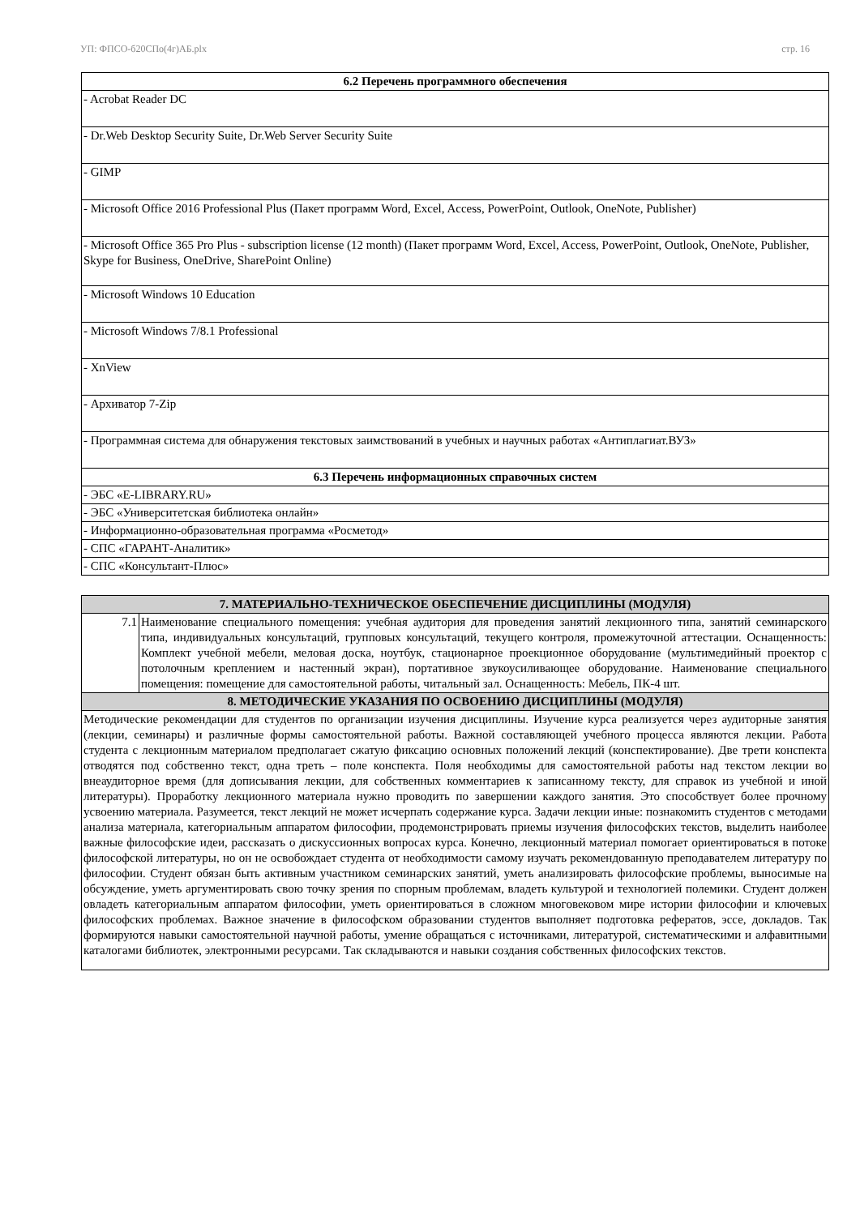УП: ФПСО-б20СПо(4г)АБ.plx стр. 16
| 6.2 Перечень программного обеспечения |
| - Acrobat Reader DC |
| - Dr.Web Desktop Security Suite, Dr.Web Server Security Suite |
| - GIMP |
| - Microsoft Office 2016 Professional Plus (Пакет программ Word, Excel, Access, PowerPoint, Outlook, OneNote, Publisher) |
| - Microsoft Office 365 Pro Plus - subscription license (12 month) (Пакет программ Word, Excel, Access, PowerPoint, Outlook, OneNote, Publisher, Skype for Business, OneDrive, SharePoint Online) |
| - Microsoft Windows 10 Education |
| - Microsoft Windows 7/8.1 Professional |
| - XnView |
| - Архиватор 7-Zip |
| - Программная система для обнаружения текстовых заимствований в учебных и научных работах «Антиплагиат.ВУЗ» |
| 6.3 Перечень информационных справочных систем |
| - ЭБС «E-LIBRARY.RU» |
| - ЭБС «Университетская библиотека онлайн» |
| - Информационно-образовательная программа «Росметод» |
| - СПС «ГАРАНТ-Аналитик» |
| - СПС «Консультант-Плюс» |
| 7. МАТЕРИАЛЬНО-ТЕХНИЧЕСКОЕ ОБЕСПЕЧЕНИЕ ДИСЦИПЛИНЫ (МОДУЛЯ) | |
| 7.1 | Наименование специального помещения: учебная аудитория для проведения занятий лекционного типа, занятий семинарского типа, индивидуальных консультаций, групповых консультаций, текущего контроля, промежуточной аттестации. Оснащенность: Комплект учебной мебели, меловая доска, ноутбук, стационарное проекционное оборудование (мультимедийный проектор с потолочным креплением и настенный экран), портативное звукоусиливающее оборудование. Наименование специального помещения: помещение для самостоятельной работы, читальный зал. Оснащенность: Мебель, ПК-4 шт. |
| 8. МЕТОДИЧЕСКИЕ УКАЗАНИЯ ПО ОСВОЕНИЮ ДИСЦИПЛИНЫ (МОДУЛЯ) | |
| Методические рекомендации для студентов по организации изучения дисциплины. Изучение курса реализуется через аудиторные занятия (лекции, семинары) и различные формы самостоятельной работы. Важной составляющей учебного процесса являются лекции. Работа студента с лекционным материалом предполагает сжатую фиксацию основных положений лекций (конспектирование). Две трети конспекта отводятся под собственно текст, одна треть – поле конспекта. Поля необходимы для самостоятельной работы над текстом лекции во внеаудиторное время (для дописывания лекции, для собственных комментариев к записанному тексту, для справок из учебной и иной литературы). Проработку лекционного материала нужно проводить по завершении каждого занятия. Это способствует более прочному усвоению материала. Разумеется, текст лекций не может исчерпать содержание курса. Задачи лекции иные: познакомить студентов с методами анализа материала, категориальным аппаратом философии, продемонстрировать приемы изучения философских текстов, выделить наиболее важные философские идеи, рассказать о дискуссионных вопросах курса. Конечно, лекционный материал помогает ориентироваться в потоке философской литературы, но он не освобождает студента от необходимости самому изучать рекомендованную преподавателем литературу по философии. Студент обязан быть активным участником семинарских занятий, уметь анализировать философские проблемы, выносимые на обсуждение, уметь аргументировать свою точку зрения по спорным проблемам, владеть культурой и технологией полемики. Студент должен овладеть категориальным аппаратом философии, уметь ориентироваться в сложном многовековом мире истории философии и ключевых философских проблемах. Важное значение в философском образовании студентов выполняет подготовка рефератов, эссе, докладов. Так формируются навыки самостоятельной научной работы, умение обращаться с источниками, литературой, систематическими и алфавитными каталогами библиотек, электронными ресурсами. Так складываются и навыки создания собственных философских текстов. | |